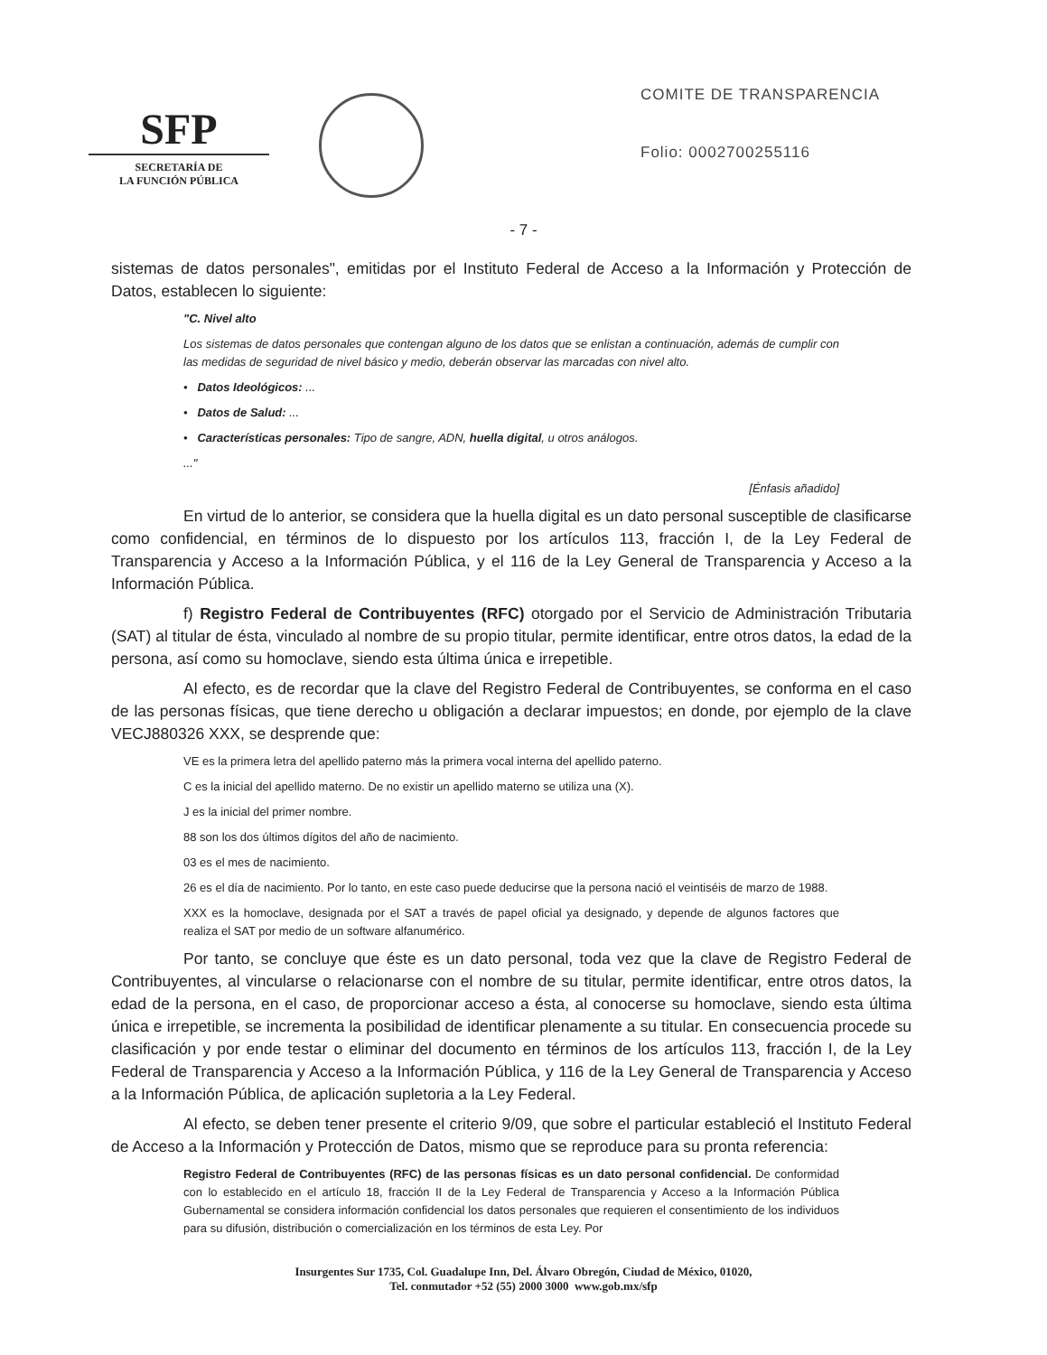SFP
SECRETARÍA DE
LA FUNCIÓN PÚBLICA
COMITE DE TRANSPARENCIA
Folio: 0002700255116
- 7 -
sistemas de datos personales", emitidas por el Instituto Federal de Acceso a la Información y Protección de Datos, establecen lo siguiente:
"C. Nivel alto
Los sistemas de datos personales que contengan alguno de los datos que se enlistan a continuación, además de cumplir con las medidas de seguridad de nivel básico y medio, deberán observar las marcadas con nivel alto.
• Datos Ideológicos: ...
• Datos de Salud: ...
• Características personales: Tipo de sangre, ADN, huella digital, u otros análogos.
..."
[Énfasis añadido]
En virtud de lo anterior, se considera que la huella digital es un dato personal susceptible de clasificarse como confidencial, en términos de lo dispuesto por los artículos 113, fracción I, de la Ley Federal de Transparencia y Acceso a la Información Pública, y el 116 de la Ley General de Transparencia y Acceso a la Información Pública.
f) Registro Federal de Contribuyentes (RFC) otorgado por el Servicio de Administración Tributaria (SAT) al titular de ésta, vinculado al nombre de su propio titular, permite identificar, entre otros datos, la edad de la persona, así como su homoclave, siendo esta última única e irrepetible.
Al efecto, es de recordar que la clave del Registro Federal de Contribuyentes, se conforma en el caso de las personas físicas, que tiene derecho u obligación a declarar impuestos; en donde, por ejemplo de la clave VECJ880326 XXX, se desprende que:
VE es la primera letra del apellido paterno más la primera vocal interna del apellido paterno.
C es la inicial del apellido materno. De no existir un apellido materno se utiliza una (X).
J es la inicial del primer nombre.
88 son los dos últimos dígitos del año de nacimiento.
03 es el mes de nacimiento.
26 es el día de nacimiento. Por lo tanto, en este caso puede deducirse que la persona nació el veintiséis de marzo de 1988.
XXX es la homoclave, designada por el SAT a través de papel oficial ya designado, y depende de algunos factores que realiza el SAT por medio de un software alfanumérico.
Por tanto, se concluye que éste es un dato personal, toda vez que la clave de Registro Federal de Contribuyentes, al vincularse o relacionarse con el nombre de su titular, permite identificar, entre otros datos, la edad de la persona, en el caso, de proporcionar acceso a ésta, al conocerse su homoclave, siendo esta última única e irrepetible, se incrementa la posibilidad de identificar plenamente a su titular. En consecuencia procede su clasificación y por ende testar o eliminar del documento en términos de los artículos 113, fracción I, de la Ley Federal de Transparencia y Acceso a la Información Pública, y 116 de la Ley General de Transparencia y Acceso a la Información Pública, de aplicación supletoria a la Ley Federal.
Al efecto, se deben tener presente el criterio 9/09, que sobre el particular estableció el Instituto Federal de Acceso a la Información y Protección de Datos, mismo que se reproduce para su pronta referencia:
Registro Federal de Contribuyentes (RFC) de las personas físicas es un dato personal confidencial. De conformidad con lo establecido en el artículo 18, fracción II de la Ley Federal de Transparencia y Acceso a la Información Pública Gubernamental se considera información confidencial los datos personales que requieren el consentimiento de los individuos para su difusión, distribución o comercialización en los términos de esta Ley. Por
Insurgentes Sur 1735, Col. Guadalupe Inn, Del. Álvaro Obregón, Ciudad de México, 01020,
Tel. conmutador +52 (55) 2000 3000 www.gob.mx/sfp